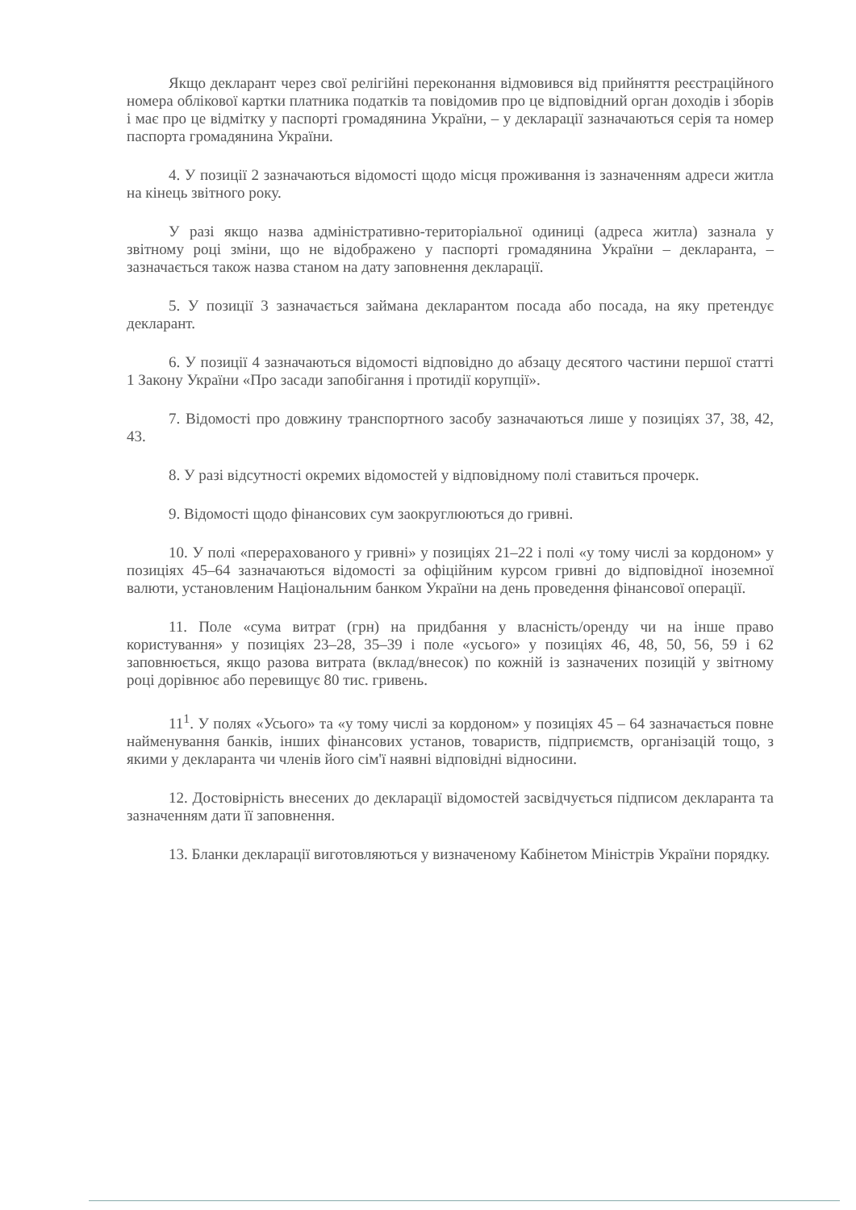Якщо декларант через свої релігійні переконання відмовився від прийняття реєстраційного номера облікової картки платника податків та повідомив про це відповідний орган доходів і зборів і має про це відмітку у паспорті громадянина України, – у декларації зазначаються серія та номер паспорта громадянина України.
4. У позиції 2 зазначаються відомості щодо місця проживання із зазначенням адреси житла на кінець звітного року.
У разі якщо назва адміністративно-територіальної одиниці (адреса житла) зазнала у звітному році зміни, що не відображено у паспорті громадянина України – декларанта, – зазначається також назва станом на дату заповнення декларації.
5. У позиції 3 зазначається займана декларантом посада або посада, на яку претендує декларант.
6. У позиції 4 зазначаються відомості відповідно до абзацу десятого частини першої статті 1 Закону України «Про засади запобігання і протидії корупції».
7. Відомості про довжину транспортного засобу зазначаються лише у позиціях 37, 38, 42, 43.
8. У разі відсутності окремих відомостей у відповідному полі ставиться прочерк.
9. Відомості щодо фінансових сум заокруглюються до гривні.
10. У полі «перерахованого у гривні» у позиціях 21–22 і полі «у тому числі за кордоном» у позиціях 45–64 зазначаються відомості за офіційним курсом гривні до відповідної іноземної валюти, установленим Національним банком України на день проведення фінансової операції.
11. Поле «сума витрат (грн) на придбання у власність/оренду чи на інше право користування» у позиціях 23–28, 35–39 і поле «усього» у позиціях 46, 48, 50, 56, 59 і 62 заповнюється, якщо разова витрата (вклад/внесок) по кожній із зазначених позицій у звітному році дорівнює або перевищує 80 тис. гривень.
11<sup>1</sup>. У полях «Усього» та «у тому числі за кордоном» у позиціях 45 – 64 зазначається повне найменування банків, інших фінансових установ, товариств, підприємств, організацій тощо, з якими у декларанта чи членів його сім'ї наявні відповідні відносини.
12. Достовірність внесених до декларації відомостей засвідчується підписом декларанта та зазначенням дати її заповнення.
13. Бланки декларації виготовляються у визначеному Кабінетом Міністрів України порядку.